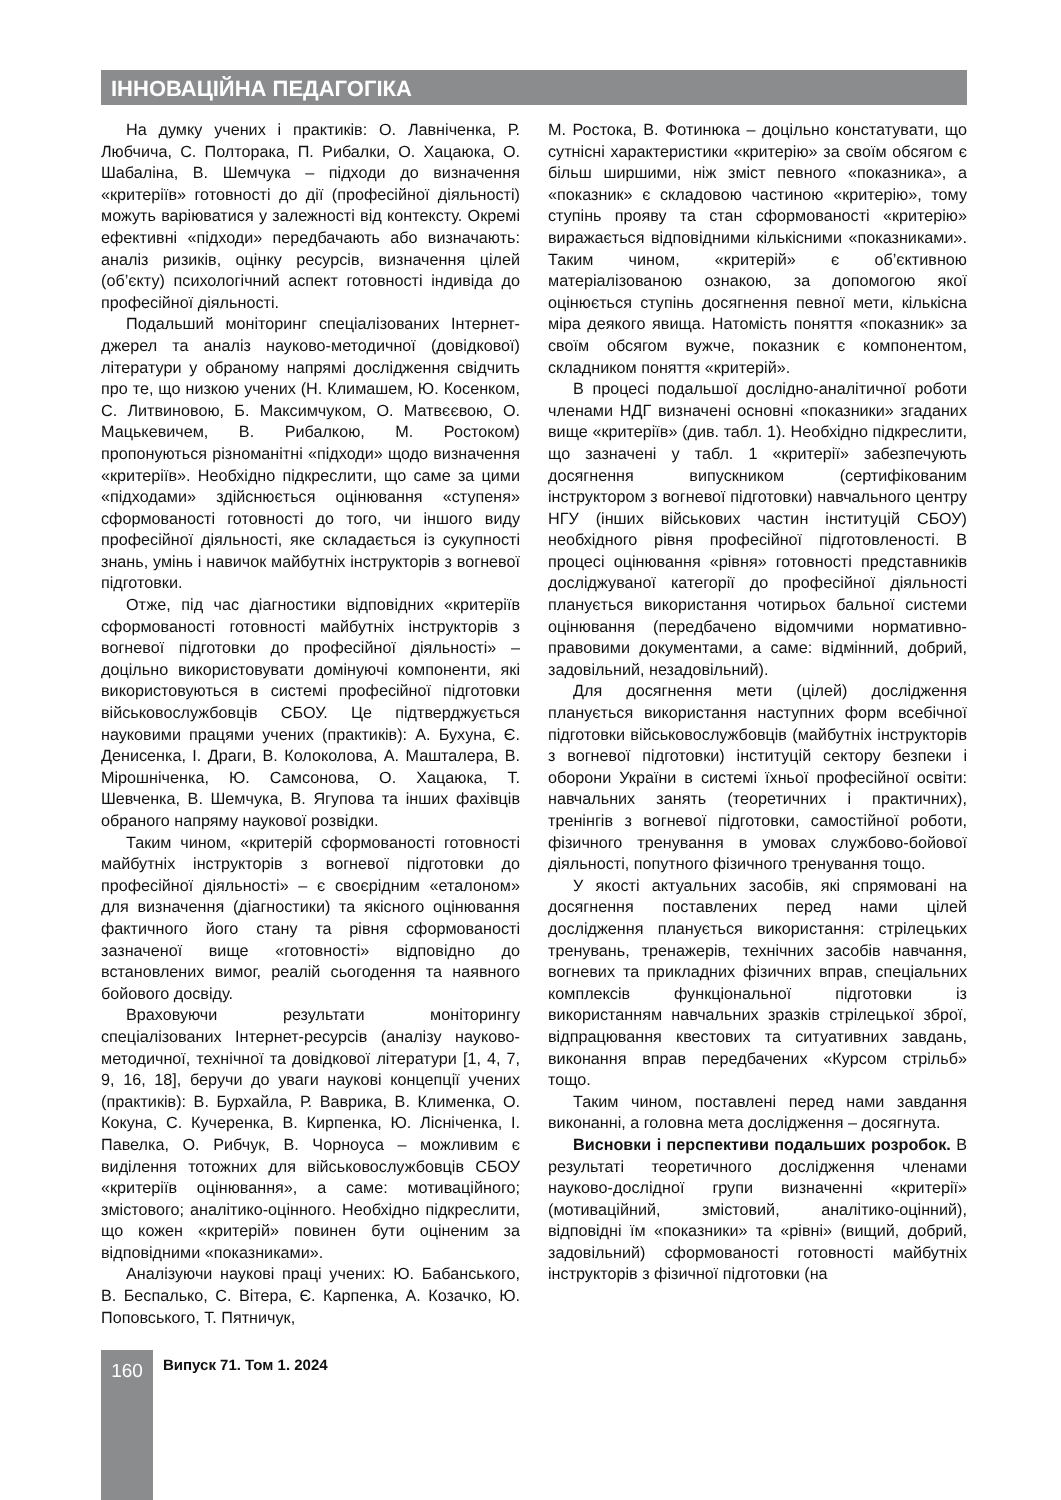ІННОВАЦІЙНА ПЕДАГОГІКА
На думку учених і практиків: О. Лавніченка, Р. Любчича, С. Полторака, П. Рибалки, О. Хацаюка, О. Шабаліна, В. Шемчука – підходи до визначення «критеріїв» готовності до дії (професійної діяльності) можуть варіюватися у залежності від контексту. Окремі ефективні «підходи» передбачають або визначають: аналіз ризиків, оцінку ресурсів, визначення цілей (об’єкту) психологічний аспект готовності індивіда до професійної діяльності.
Подальший моніторинг спеціалізованих Інтернет-джерел та аналіз науково-методичної (довідкової) літератури у обраному напрямі дослідження свідчить про те, що низкою учених (Н. Климашем, Ю. Косенком, С. Литвиновою, Б. Максимчуком, О. Матвєєвою, О. Мацькевичем, В. Рибалкою, М. Ростоком) пропонуються різноманітні «підходи» щодо визначення «критеріїв». Необхідно підкреслити, що саме за цими «підходами» здійснюється оцінювання «ступеня» сформованості готовності до того, чи іншого виду професійної діяльності, яке складається із сукупності знань, умінь і навичок майбутніх інструкторів з вогневої підготовки.
Отже, під час діагностики відповідних «критеріїв сформованості готовності майбутніх інструкторів з вогневої підготовки до професійної діяльності» – доцільно використовувати домінуючі компоненти, які використовуються в системі професійної підготовки військовослужбовців СБОУ. Це підтверджується науковими працями учених (практиків): А. Бухуна, Є. Денисенка, І. Драги, В. Колоколова, А. Машталера, В. Мірошніченка, Ю. Самсонова, О. Хацаюка, Т. Шевченка, В. Шемчука, В. Ягупова та інших фахівців обраного напряму наукової розвідки.
Таким чином, «критерій сформованості готовності майбутніх інструкторів з вогневої підготовки до професійної діяльності» – є своєрідним «еталоном» для визначення (діагностики) та якісного оцінювання фактичного його стану та рівня сформованості зазначеної вище «готовності» відповідно до встановлених вимог, реалій сьогодення та наявного бойового досвіду.
Враховуючи результати моніторингу спеціалізованих Інтернет-ресурсів (аналізу науково-методичної, технічної та довідкової літератури [1, 4, 7, 9, 16, 18], беручи до уваги наукові концепції учених (практиків): В. Бурхайла, Р. Ваврика, В. Клименка, О. Кокуна, С. Кучеренка, В. Кирпенка, Ю. Лісніченка, І. Павелка, О. Рибчук, В. Чорноуса – можливим є виділення тотожних для військовослужбовців СБОУ «критеріїв оцінювання», а саме: мотиваційного; змістового; аналітико-оцінного. Необхідно підкреслити, що кожен «критерій» повинен бути оціненим за відповідними «показниками».
Аналізуючи наукові праці учених: Ю. Бабанського, В. Беспалько, С. Вітера, Є. Карпенка, А. Козачко, Ю. Поповського, Т. Пятничук,
М. Ростока, В. Фотинюка – доцільно констатувати, що сутнісні характеристики «критерію» за своїм обсягом є більш ширшими, ніж зміст певного «показника», а «показник» є складовою частиною «критерію», тому ступінь прояву та стан сформованості «критерію» виражається відповідними кількісними «показниками». Таким чином, «критерій» є об’єктивною матеріалізованою ознакою, за допомогою якої оцінюється ступінь досягнення певної мети, кількісна міра деякого явища. Натомість поняття «показник» за своїм обсягом вужче, показник є компонентом, складником поняття «критерій».
В процесі подальшої дослідно-аналітичної роботи членами НДГ визначені основні «показники» згаданих вище «критеріїв» (див. табл. 1). Необхідно підкреслити, що зазначені у табл. 1 «критерії» забезпечують досягнення випускником (сертифікованим інструктором з вогневої підготовки) навчального центру НГУ (інших військових частин інституцій СБОУ) необхідного рівня професійної підготовленості. В процесі оцінювання «рівня» готовності представників досліджуваної категорії до професійної діяльності планується використання чотирьох бальної системи оцінювання (передбачено відомчими нормативно-правовими документами, а саме: відмінний, добрий, задовільний, незадовільний).
Для досягнення мети (цілей) дослідження планується використання наступних форм всебічної підготовки військовослужбовців (майбутніх інструкторів з вогневої підготовки) інституцій сектору безпеки і оборони України в системі їхньої професійної освіти: навчальних занять (теоретичних і практичних), тренінгів з вогневої підготовки, самостійної роботи, фізичного тренування в умовах службово-бойової діяльності, попутного фізичного тренування тощо.
У якості актуальних засобів, які спрямовані на досягнення поставлених перед нами цілей дослідження планується використання: стрілецьких тренувань, тренажерів, технічних засобів навчання, вогневих та прикладних фізичних вправ, спеціальних комплексів функціональної підготовки із використанням навчальних зразків стрілецької зброї, відпрацювання квестових та ситуативних завдань, виконання вправ передбачених «Курсом стрільб» тощо.
Таким чином, поставлені перед нами завдання виконанні, а головна мета дослідження – досягнута.
Висновки і перспективи подальших розробок. В результаті теоретичного дослідження членами науково-дослідної групи визначенні «критерії» (мотиваційний, змістовий, аналітико-оцінний), відповідні їм «показники» та «рівні» (вищий, добрий, задовільний) сформованості готовності майбутніх інструкторів з фізичної підготовки (на
160 Випуск 71. Том 1. 2024